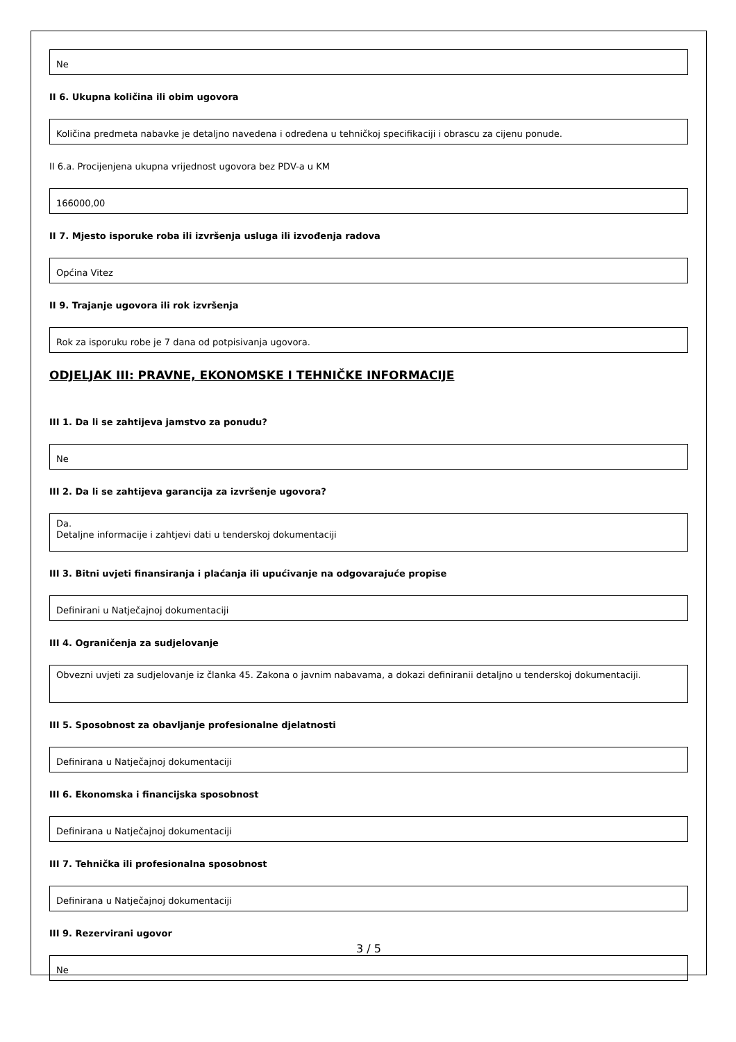Ne
II 6. Ukupna količina ili obim ugovora
Količina predmeta nabavke je detaljno navedena i određena u tehničkoj specifikaciji i obrascu za cijenu ponude.
II 6.a. Procijenjena ukupna vrijednost ugovora bez PDV-a u KM
166000,00
II 7. Mjesto isporuke roba ili izvršenja usluga ili izvođenja radova
Općina Vitez
II 9. Trajanje ugovora ili rok izvršenja
Rok za isporuku robe je 7 dana od potpisivanja ugovora.
ODJELJAK III: PRAVNE, EKONOMSKE I TEHNIČKE INFORMACIJE
III 1. Da li se zahtijeva jamstvo za ponudu?
Ne
III 2. Da li se zahtijeva garancija za izvršenje ugovora?
Da.
Detaljne informacije i zahtjevi dati u tenderskoj dokumentaciji
III 3. Bitni uvjeti finansiranja i plaćanja ili upućivanje na odgovarajuće propise
Definirani u Natječajnoj dokumentaciji
III 4. Ograničenja za sudjelovanje
Obvezni uvjeti za sudjelovanje iz članka 45. Zakona o javnim nabavama, a dokazi definiranii detaljno u tenderskoj dokumentaciji.
III 5. Sposobnost za obavljanje profesionalne djelatnosti
Definirana u Natječajnoj dokumentaciji
III 6. Ekonomska i financijska sposobnost
Definirana u Natječajnoj dokumentaciji
III 7. Tehnička ili profesionalna sposobnost
Definirana u Natječajnoj dokumentaciji
III 9. Rezervirani ugovor
Ne
3 / 5